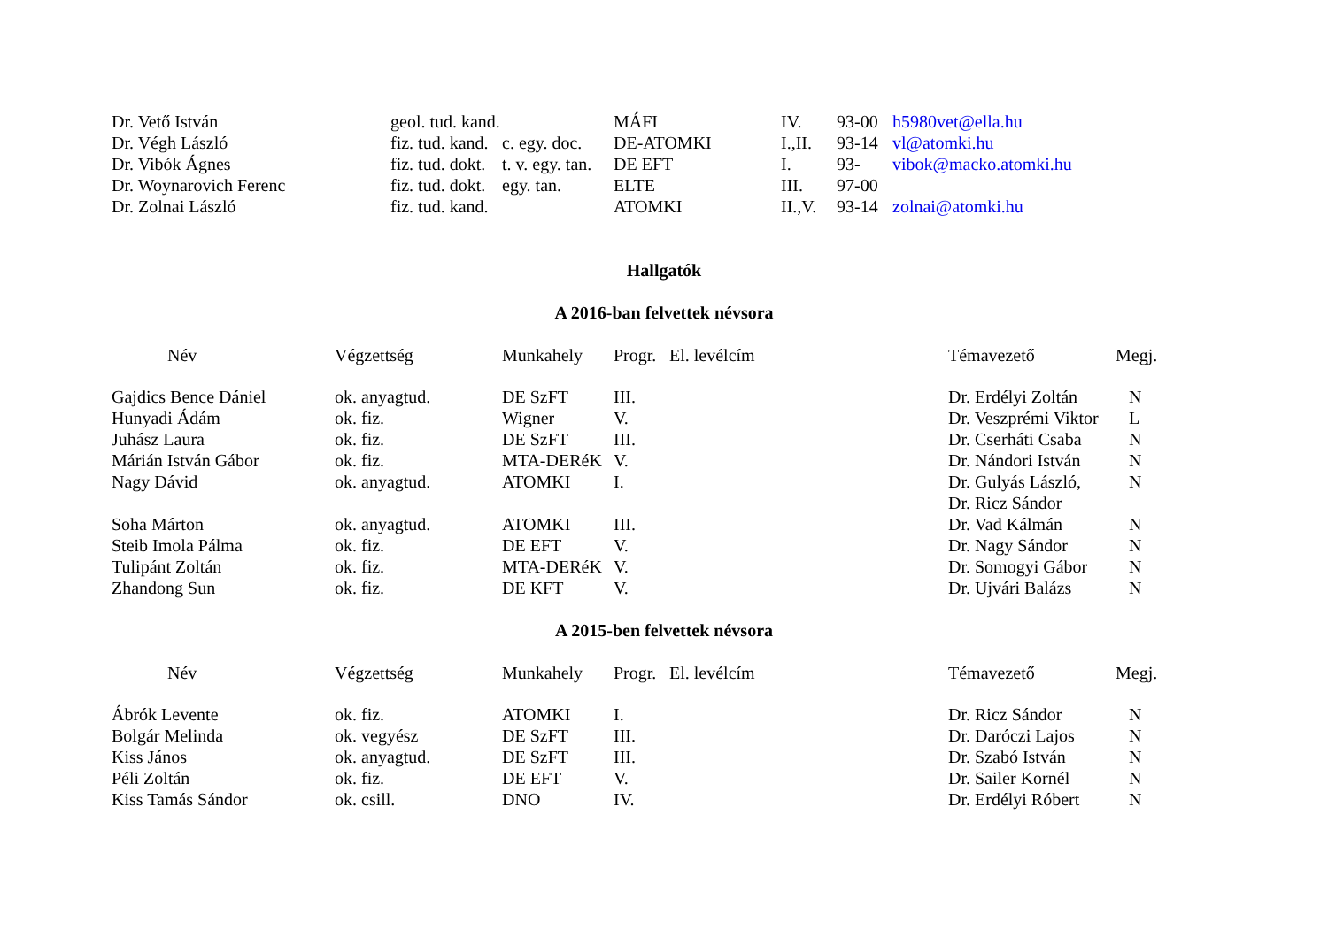| Dr. Vető István | geol. tud. kand. | | MÁFI | IV. | 93-00 | h5980vet@ella.hu |
| Dr. Végh László | fiz. tud. kand. | c. egy. doc. | DE-ATOMKI | I.,II. | 93-14 | vl@atomki.hu |
| Dr. Vibók Ágnes | fiz. tud. dokt. | t. v. egy. tan. | DE EFT | I. | 93- | vibok@macko.atomki.hu |
| Dr. Woynarovich Ferenc | fiz. tud. dokt. | egy. tan. | ELTE | III. | 97-00 | |
| Dr. Zolnai László | fiz. tud. kand. | | ATOMKI | II.,V. | 93-14 | zolnai@atomki.hu |
Hallgatók
A 2016-ban felvettek névsora
| Név | Végzettség | Munkahely | Progr. | El. levélcím | Témavezető | Megj. |
| --- | --- | --- | --- | --- | --- | --- |
| Gajdics Bence Dániel | ok. anyagtud. | DE SzFT | III. | | Dr. Erdélyi Zoltán | N |
| Hunyadi Ádám | ok. fiz. | Wigner | V. | | Dr. Veszprémi Viktor | L |
| Juhász Laura | ok. fiz. | DE SzFT | III. | | Dr. Cserháti Csaba | N |
| Márián István Gábor | ok. fiz. | MTA-DERéK | V. | | Dr. Nándori István | N |
| Nagy Dávid | ok. anyagtud. | ATOMKI | I. | | Dr. Gulyás László, Dr. Ricz Sándor | N |
| Soha Márton | ok. anyagtud. | ATOMKI | III. | | Dr. Vad Kálmán | N |
| Steib Imola Pálma | ok. fiz. | DE EFT | V. | | Dr. Nagy Sándor | N |
| Tulipánt Zoltán | ok. fiz. | MTA-DERéK | V. | | Dr. Somogyi Gábor | N |
| Zhandong Sun | ok. fiz. | DE KFT | V. | | Dr. Ujvári Balázs | N |
A 2015-ben felvettek névsora
| Név | Végzettség | Munkahely | Progr. | El. levélcím | Témavezető | Megj. |
| --- | --- | --- | --- | --- | --- | --- |
| Ábrók Levente | ok. fiz. | ATOMKI | I. | | Dr. Ricz Sándor | N |
| Bolgár Melinda | ok. vegyész | DE SzFT | III. | | Dr. Daróczi Lajos | N |
| Kiss János | ok. anyagtud. | DE SzFT | III. | | Dr. Szabó István | N |
| Péli Zoltán | ok. fiz. | DE EFT | V. | | Dr. Sailer Kornél | N |
| Kiss Tamás Sándor | ok. csill. | DNO | IV. | | Dr. Erdélyi Róbert | N |